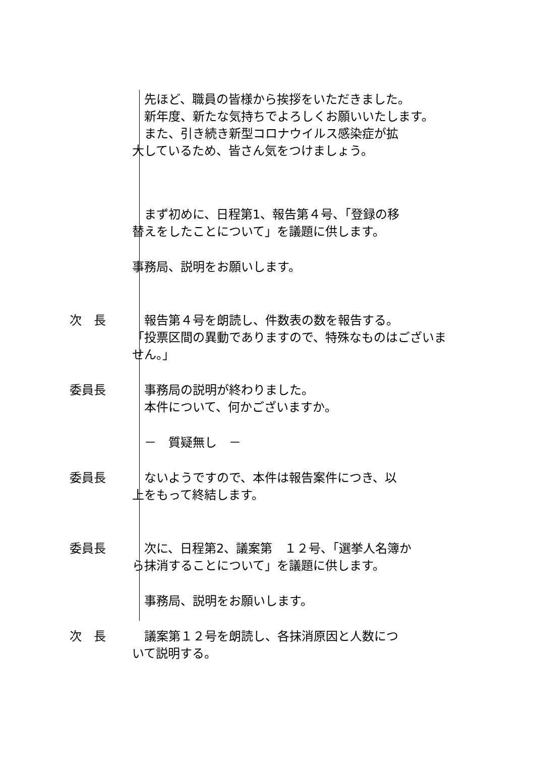先ほど、職員の皆様から挨拶をいただきました。
新年度、新たな気持ちでよろしくお願いいたします。
また、引き続き新型コロナウイルス感染症が拡
大しているため、皆さん気をつけましょう。
まず初めに、日程第1、報告第４号、「登録の移
替えをしたことについて」を議題に供します。
事務局、説明をお願いします。
次　長 報告第４号を朗読し、件数表の数を報告する。
「投票区間の異動でありますので、特殊なものはございません。」
委員長 事務局の説明が終わりました。
本件について、何かございますか。
－　質疑無し　－
委員長 ないようですので、本件は報告案件につき、以
上をもって終結します。
委員長 次に、日程第2、議案第　１２号、「選挙人名簿か
ら抹消することについて」を議題に供します。
事務局、説明をお願いします。
次　長 議案第１２号を朗読し、各抹消原因と人数につ
いて説明する。